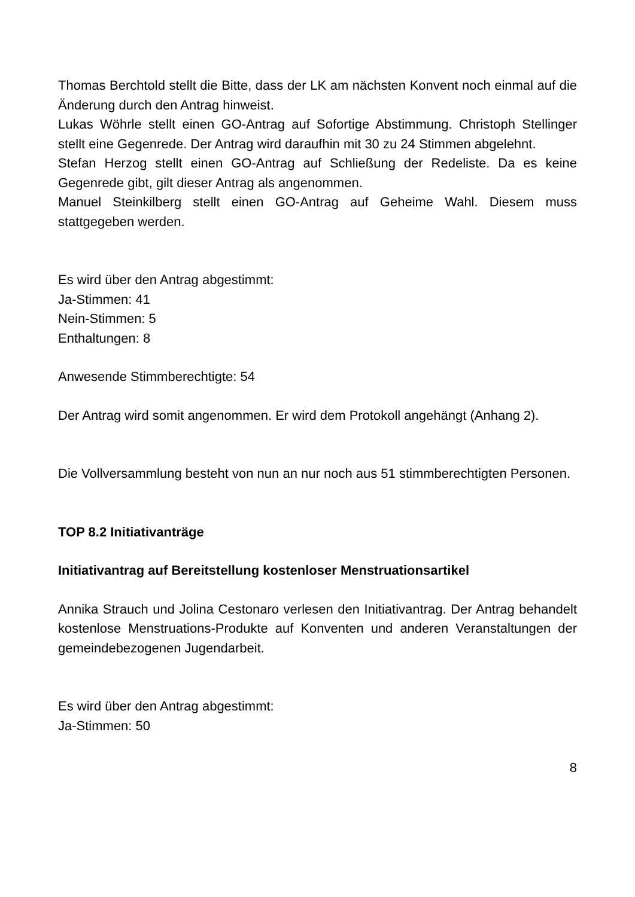Thomas Berchtold stellt die Bitte, dass der LK am nächsten Konvent noch einmal auf die Änderung durch den Antrag hinweist.
Lukas Wöhrle stellt einen GO-Antrag auf Sofortige Abstimmung. Christoph Stellinger stellt eine Gegenrede. Der Antrag wird daraufhin mit 30 zu 24 Stimmen abgelehnt.
Stefan Herzog stellt einen GO-Antrag auf Schließung der Redeliste. Da es keine Gegenrede gibt, gilt dieser Antrag als angenommen.
Manuel Steinkilberg stellt einen GO-Antrag auf Geheime Wahl. Diesem muss stattgegeben werden.
Es wird über den Antrag abgestimmt:
Ja-Stimmen: 41
Nein-Stimmen: 5
Enthaltungen: 8
Anwesende Stimmberechtigte: 54
Der Antrag wird somit angenommen. Er wird dem Protokoll angehängt (Anhang 2).
Die Vollversammlung besteht von nun an nur noch aus 51 stimmberechtigten Personen.
TOP 8.2 Initiativanträge
Initiativantrag auf Bereitstellung kostenloser Menstruationsartikel
Annika Strauch und Jolina Cestonaro verlesen den Initiativantrag. Der Antrag behandelt kostenlose Menstruations-Produkte auf Konventen und anderen Veranstaltungen der gemeindebezogenen Jugendarbeit.
Es wird über den Antrag abgestimmt:
Ja-Stimmen: 50
8